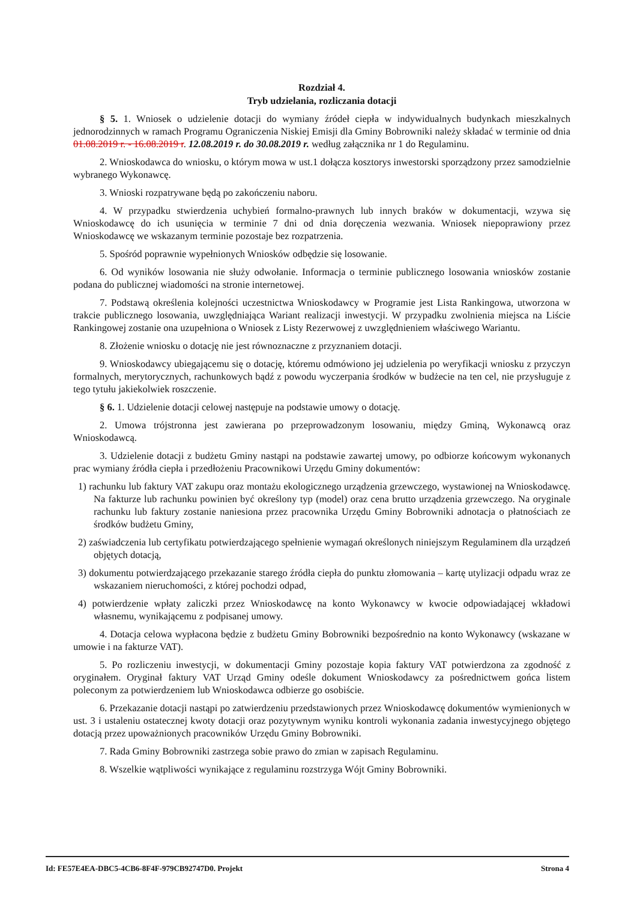Rozdział 4.
Tryb udzielania, rozliczania dotacji
§ 5. 1. Wniosek o udzielenie dotacji do wymiany źródeł ciepła w indywidualnych budynkach mieszkalnych jednorodzinnych w ramach Programu Ograniczenia Niskiej Emisji dla Gminy Bobrowniki należy składać w terminie od dnia 01.08.2019 r. - 16.08.2019 r. 12.08.2019 r. do 30.08.2019 r. według załącznika nr 1 do Regulaminu.
2. Wnioskodawca do wniosku, o którym mowa w ust.1 dołącza kosztorys inwestorski sporządzony przez samodzielnie wybranego Wykonawcę.
3. Wnioski rozpatrywane będą po zakończeniu naboru.
4. W przypadku stwierdzenia uchybień formalno-prawnych lub innych braków w dokumentacji, wzywa się Wnioskodawcę do ich usunięcia w terminie 7 dni od dnia doręczenia wezwania. Wniosek niepoprawiony przez Wnioskodawcę we wskazanym terminie pozostaje bez rozpatrzenia.
5. Spośród poprawnie wypełnionych Wniosków odbędzie się losowanie.
6. Od wyników losowania nie służy odwołanie. Informacja o terminie publicznego losowania wniosków zostanie podana do publicznej wiadomości na stronie internetowej.
7. Podstawą określenia kolejności uczestnictwa Wnioskodawcy w Programie jest Lista Rankingowa, utworzona w trakcie publicznego losowania, uwzględniająca Wariant realizacji inwestycji. W przypadku zwolnienia miejsca na Liście Rankingowej zostanie ona uzupełniona o Wniosek z Listy Rezerwowej z uwzględnieniem właściwego Wariantu.
8. Złożenie wniosku o dotację nie jest równoznaczne z przyznaniem dotacji.
9. Wnioskodawcy ubiegającemu się o dotację, któremu odmówiono jej udzielenia po weryfikacji wniosku z przyczyn formalnych, merytorycznych, rachunkowych bądź z powodu wyczerpania środków w budżecie na ten cel, nie przysługuje z tego tytułu jakiekolwiek roszczenie.
§ 6. 1. Udzielenie dotacji celowej następuje na podstawie umowy o dotację.
2. Umowa trójstronna jest zawierana po przeprowadzonym losowaniu, między Gminą, Wykonawcą oraz Wnioskodawcą.
3. Udzielenie dotacji z budżetu Gminy nastąpi na podstawie zawartej umowy, po odbiorze końcowym wykonanych prac wymiany źródła ciepła i przedłożeniu Pracownikowi Urzędu Gminy dokumentów:
1) rachunku lub faktury VAT zakupu oraz montażu ekologicznego urządzenia grzewczego, wystawionej na Wnioskodawcę. Na fakturze lub rachunku powinien być określony typ (model) oraz cena brutto urządzenia grzewczego. Na oryginale rachunku lub faktury zostanie naniesiona przez pracownika Urzędu Gminy Bobrowniki adnotacja o płatnościach ze środków budżetu Gminy,
2) zaświadczenia lub certyfikatu potwierdzającego spełnienie wymagań określonych niniejszym Regulaminem dla urządzeń objętych dotacją,
3) dokumentu potwierdzającego przekazanie starego źródła ciepła do punktu złomowania – kartę utylizacji odpadu wraz ze wskazaniem nieruchomości, z której pochodzi odpad,
4) potwierdzenie wpłaty zaliczki przez Wnioskodawcę na konto Wykonawcy w kwocie odpowiadającej wkładowi własnemu, wynikającemu z podpisanej umowy.
4. Dotacja celowa wypłacona będzie z budżetu Gminy Bobrowniki bezpośrednio na konto Wykonawcy (wskazane w umowie i na fakturze VAT).
5. Po rozliczeniu inwestycji, w dokumentacji Gminy pozostaje kopia faktury VAT potwierdzona za zgodność z oryginałem. Oryginał faktury VAT Urząd Gminy odeśle dokument Wnioskodawcy za pośrednictwem gońca listem poleconym za potwierdzeniem lub Wnioskodawca odbierze go osobiście.
6. Przekazanie dotacji nastąpi po zatwierdzeniu przedstawionych przez Wnioskodawcę dokumentów wymienionych w ust. 3 i ustaleniu ostatecznej kwoty dotacji oraz pozytywnym wyniku kontroli wykonania zadania inwestycyjnego objętego dotacją przez upoważnionych pracowników Urzędu Gminy Bobrowniki.
7. Rada Gminy Bobrowniki zastrzega sobie prawo do zmian w zapisach Regulaminu.
8. Wszelkie wątpliwości wynikające z regulaminu rozstrzyga Wójt Gminy Bobrowniki.
Id: FE57E4EA-DBC5-4CB6-8F4F-979CB92747D0. Projekt Strona 4